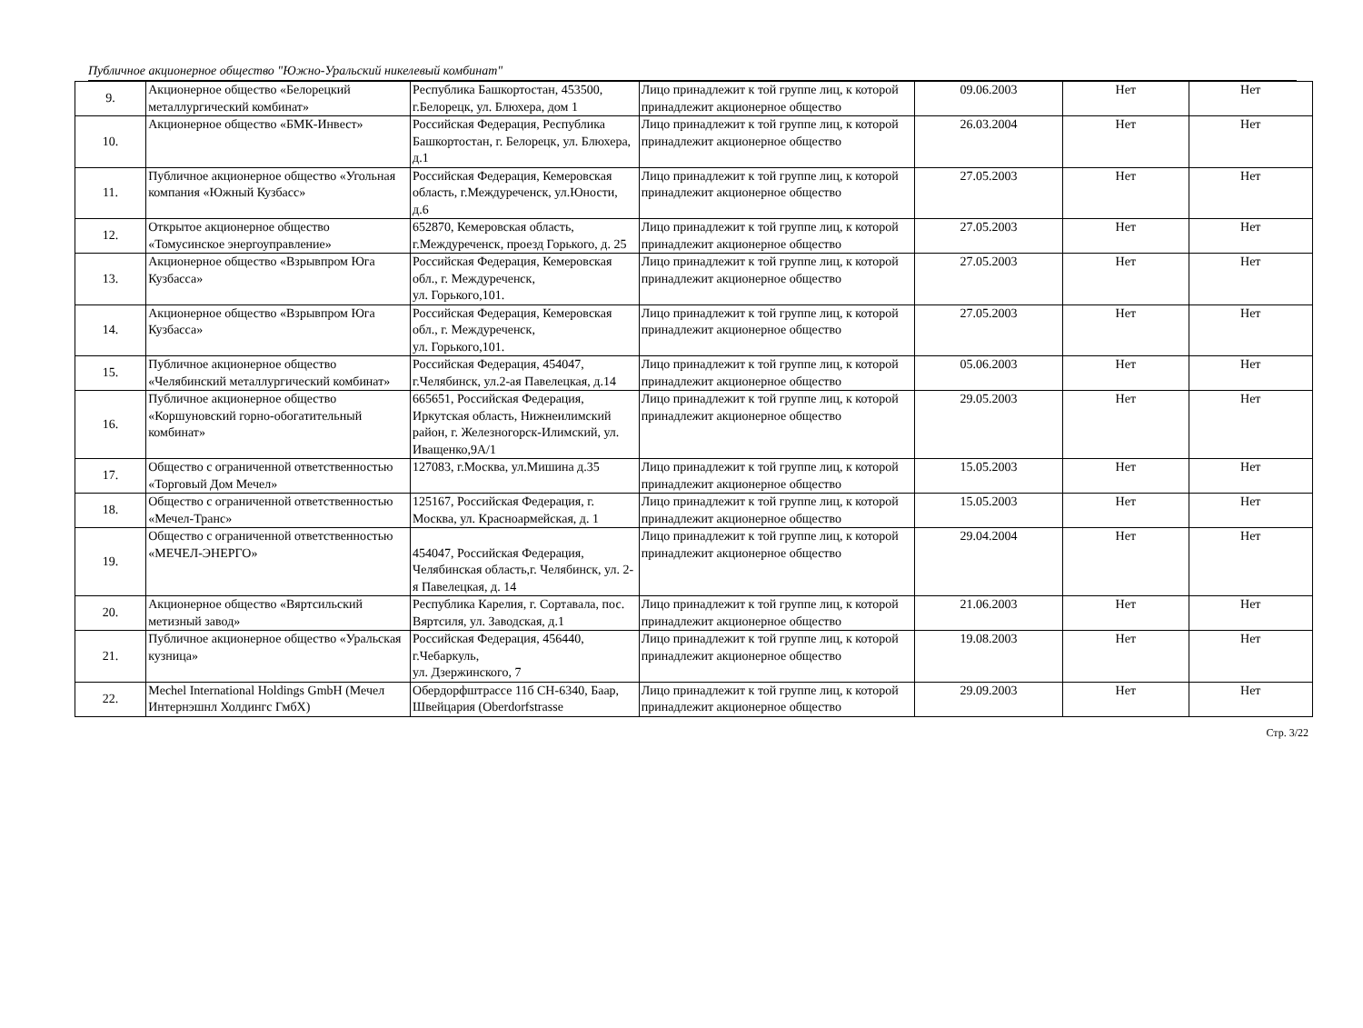Публичное акционерное общество "Южно-Уральский никелевый комбинат"
| 9. | Акционерное общество «Белорецкий металлургический комбинат» | Республика Башкортостан, 453500, г.Белорецк, ул. Блюхера, дом 1 | Лицо принадлежит к той группе лиц, к которой принадлежит акционерное общество | 09.06.2003 | Нет | Нет |
| 10. | Акционерное общество «БМК-Инвест» | Российская Федерация, Республика Башкортостан, г. Белорецк, ул. Блюхера, д.1 | Лицо принадлежит к той группе лиц, к которой принадлежит акционерное общество | 26.03.2004 | Нет | Нет |
| 11. | Публичное акционерное общество «Угольная компания «Южный Кузбасс» | Российская Федерация, Кемеровская область, г.Междуреченск, ул.Юности, д.6 | Лицо принадлежит к той группе лиц, к которой принадлежит акционерное общество | 27.05.2003 | Нет | Нет |
| 12. | Открытое акционерное общество «Томусинское энергоуправление» | 652870, Кемеровская область, г.Междуреченск, проезд Горького, д. 25 | Лицо принадлежит к той группе лиц, к которой принадлежит акционерное общество | 27.05.2003 | Нет | Нет |
| 13. | Акционерное общество «Взрывпром Юга Кузбасса» | Российская Федерация, Кемеровская обл., г. Междуреченск, ул. Горького,101. | Лицо принадлежит к той группе лиц, к которой принадлежит акционерное общество | 27.05.2003 | Нет | Нет |
| 14. | Акционерное общество «Взрывпром Юга Кузбасса» | Российская Федерация, Кемеровская обл., г. Междуреченск, ул. Горького,101. | Лицо принадлежит к той группе лиц, к которой принадлежит акционерное общество | 27.05.2003 | Нет | Нет |
| 15. | Публичное акционерное общество «Челябинский металлургический комбинат» | Российская Федерация, 454047, г.Челябинск, ул.2-ая Павелецкая, д.14 | Лицо принадлежит к той группе лиц, к которой принадлежит акционерное общество | 05.06.2003 | Нет | Нет |
| 16. | Публичное акционерное общество «Коршуновский горно-обогатительный комбинат» | 665651, Российская Федерация, Иркутская область, Нижнеилимский район, г. Железногорск-Илимский, ул. Иващенко,9А/1 | Лицо принадлежит к той группе лиц, к которой принадлежит акционерное общество | 29.05.2003 | Нет | Нет |
| 17. | Общество с ограниченной ответственностью «Торговый Дом Мечел» | 127083, г.Москва, ул.Мишина д.35 | Лицо принадлежит к той группе лиц, к которой принадлежит акционерное общество | 15.05.2003 | Нет | Нет |
| 18. | Общество с ограниченной ответственностью «Мечел-Транс» | 125167, Российская Федерация, г. Москва, ул. Красноармейская, д. 1 | Лицо принадлежит к той группе лиц, к которой принадлежит акционерное общество | 15.05.2003 | Нет | Нет |
| 19. | Общество с ограниченной ответственностью «МЕЧЕЛ-ЭНЕРГО» | 454047, Российская Федерация, Челябинская область,г. Челябинск, ул. 2-я Павелецкая, д. 14 | Лицо принадлежит к той группе лиц, к которой принадлежит акционерное общество | 29.04.2004 | Нет | Нет |
| 20. | Акционерное общество «Вяртсильский метизный завод» | Республика Карелия, г. Сортавала, пос. Вяртсиля, ул. Заводская, д.1 | Лицо принадлежит к той группе лиц, к которой принадлежит акционерное общество | 21.06.2003 | Нет | Нет |
| 21. | Публичное акционерное общество «Уральская кузница» | Российская Федерация, 456440, г.Чебаркуль, ул. Дзержинского, 7 | Лицо принадлежит к той группе лиц, к которой принадлежит акционерное общество | 19.08.2003 | Нет | Нет |
| 22. | Mechel International Holdings GmbH (Мечел Интернэшнл Холдингс ГмбХ) | Обердорфштрассе 11б CH-6340, Баар, Швейцария (Oberdorfstrasse | Лицо принадлежит к той группе лиц, к которой принадлежит акционерное общество | 29.09.2003 | Нет | Нет |
Стр. 3/22